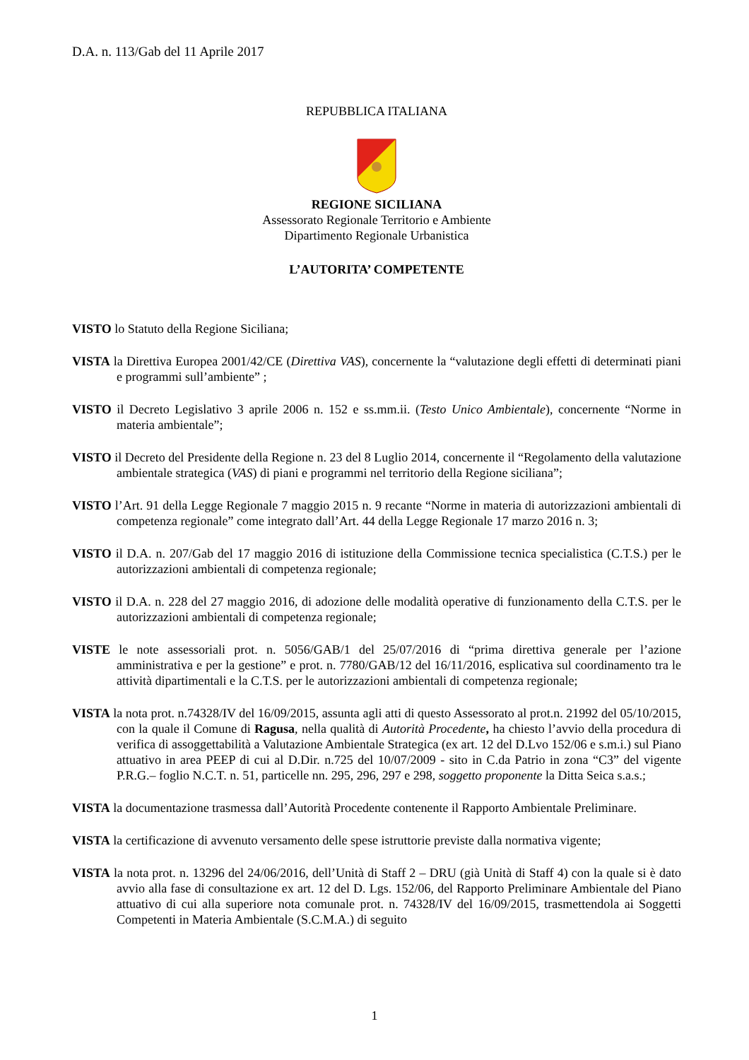D.A. n. 113/Gab del 11 Aprile 2017
REPUBBLICA ITALIANA
REGIONE SICILIANA
Assessorato Regionale Territorio e Ambiente
Dipartimento Regionale Urbanistica
L’AUTORITA’ COMPETENTE
VISTO lo Statuto della Regione Siciliana;
VISTA la Direttiva Europea 2001/42/CE (Direttiva VAS), concernente la “valutazione degli effetti di determinati piani e programmi sull’ambiente” ;
VISTO il Decreto Legislativo 3 aprile 2006 n. 152 e ss.mm.ii. (Testo Unico Ambientale), concernente “Norme in materia ambientale”;
VISTO il Decreto del Presidente della Regione n. 23 del 8 Luglio 2014, concernente il “Regolamento della valutazione ambientale strategica (VAS) di piani e programmi nel territorio della Regione siciliana”;
VISTO l’Art. 91 della Legge Regionale 7 maggio 2015 n. 9 recante “Norme in materia di autorizzazioni ambientali di competenza regionale” come integrato dall’Art. 44 della Legge Regionale 17 marzo 2016 n. 3;
VISTO il D.A. n. 207/Gab del 17 maggio 2016 di istituzione della Commissione tecnica specialistica (C.T.S.) per le autorizzazioni ambientali di competenza regionale;
VISTO il D.A. n. 228 del 27 maggio 2016, di adozione delle modalità operative di funzionamento della C.T.S. per le autorizzazioni ambientali di competenza regionale;
VISTE le note assessoriali prot. n. 5056/GAB/1 del 25/07/2016 di “prima direttiva generale per l’azione amministrativa e per la gestione” e prot. n. 7780/GAB/12 del 16/11/2016, esplicativa sul coordinamento tra le attività dipartimentali e la C.T.S. per le autorizzazioni ambientali di competenza regionale;
VISTA la nota prot. n.74328/IV del 16/09/2015, assunta agli atti di questo Assessorato al prot.n. 21992 del 05/10/2015, con la quale il Comune di Ragusa, nella qualità di Autorità Procedente, ha chiesto l’avvio della procedura di verifica di assoggettabilità a Valutazione Ambientale Strategica (ex art. 12 del D.Lvo 152/06 e s.m.i.) sul Piano attuativo in area PEEP di cui al D.Dir. n.725 del 10/07/2009 - sito in C.da Patrio in zona “C3” del vigente P.R.G.– foglio N.C.T. n. 51, particelle nn. 295, 296, 297 e 298, soggetto proponente la Ditta Seica s.a.s.;
VISTA la documentazione trasmessa dall’Autorità Procedente contenente il Rapporto Ambientale Preliminare.
VISTA la certificazione di avvenuto versamento delle spese istruttorie previste dalla normativa vigente;
VISTA la nota prot. n. 13296 del 24/06/2016, dell’Unità di Staff 2 – DRU (già Unità di Staff 4) con la quale si è dato avvio alla fase di consultazione ex art. 12 del D. Lgs. 152/06, del Rapporto Preliminare Ambientale del Piano attuativo di cui alla superiore nota comunale prot. n. 74328/IV del 16/09/2015, trasmettendola ai Soggetti Competenti in Materia Ambientale (S.C.M.A.) di seguito
1